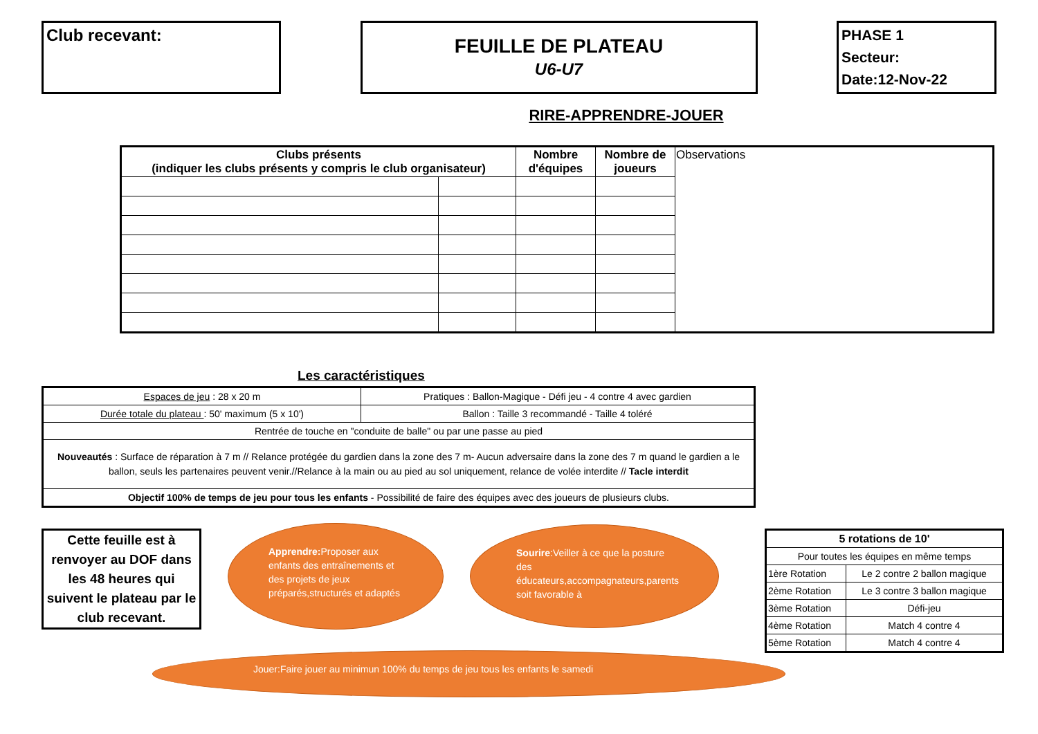Club recevant:
FEUILLE DE PLATEAU
U6-U7
PHASE 1
Secteur:
Date:12-Nov-22
RIRE-APPRENDRE-JOUER
| Clubs présents (indiquer les clubs présents y compris le club organisateur) | | Nombre d'équipes | Nombre de joueurs | Observations |
Les caractéristiques
| Espaces de jeu : 28 x 20 m | Pratiques : Ballon-Magique - Défi jeu - 4 contre 4 avec gardien |
| Durée totale du plateau : 50' maximum (5 x 10') | Ballon : Taille 3 recommandé - Taille 4 toléré |
| Rentrée de touche en "conduite de balle" ou par une passe au pied | |
| Nouveautés : Surface de réparation à 7 m // Relance protégée du gardien dans la zone des 7 m- Aucun adversaire dans la zone des 7 m quand le gardien a le ballon, seuls les partenaires peuvent venir.//Relance à la main ou au pied au sol uniquement, relance de volée interdite // Tacle interdit | |
| Objectif 100% de temps de jeu pour tous les enfants - Possibilité de faire des équipes avec des joueurs de plusieurs clubs. | |
Cette feuille est à renvoyer au DOF dans les 48 heures qui suivent le plateau par le club recevant.
Apprendre: Proposer aux enfants des entraînements et des projets de jeux préparés,structurés et adaptés
Sourire:Veiller à ce que la posture des éducateurs,accompagnateurs,parents soit favorable à
| 5 rotations de 10' | |
| Pour toutes les équipes en même temps | |
| 1ère Rotation | Le 2 contre 2 ballon magique |
| 2ème Rotation | Le 3 contre 3 ballon magique |
| 3ème Rotation | Défi-jeu |
| 4ème Rotation | Match 4 contre 4 |
| 5ème Rotation | Match 4 contre 4 |
Jouer:Faire jouer au minimun 100% du temps de jeu tous les enfants le samedi